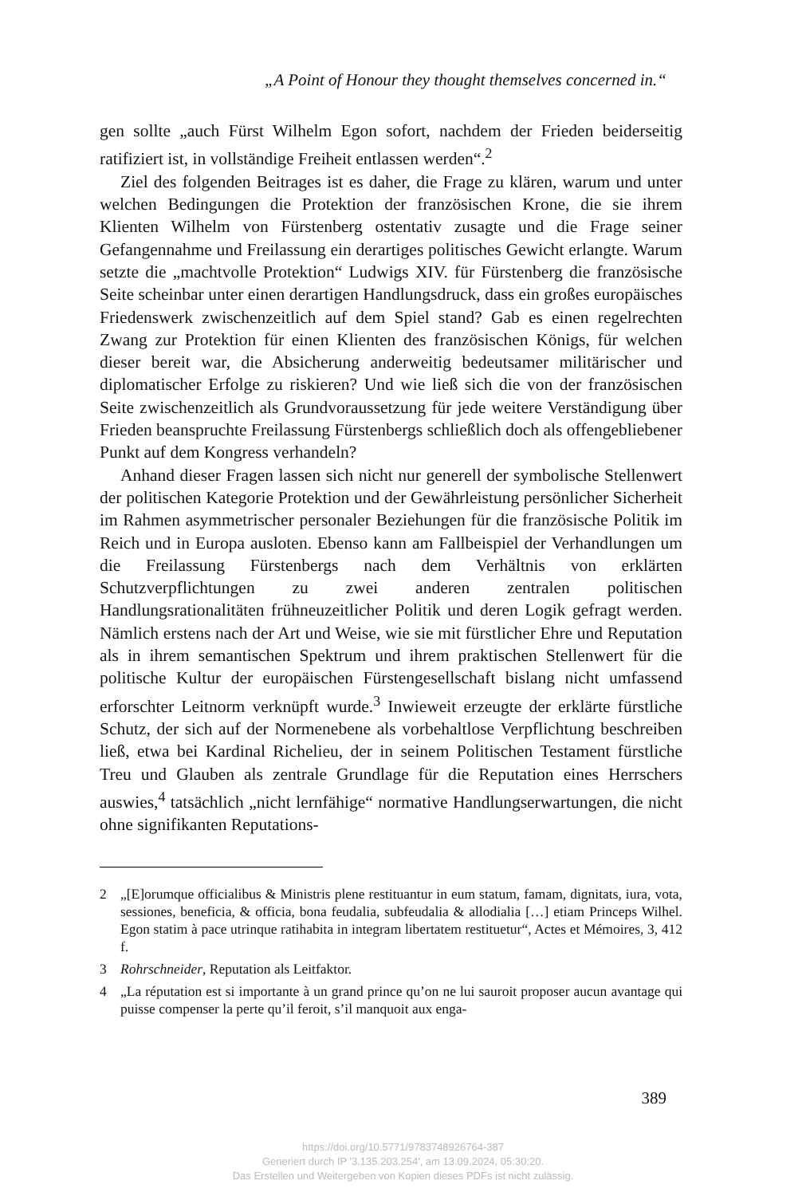„A Point of Honour they thought themselves concerned in.“
gen sollte „auch Fürst Wilhelm Egon sofort, nachdem der Frieden beider­seitig ratifiziert ist, in vollständige Freiheit entlassen werden“.<sup>2</sup>
Ziel des folgenden Beitrages ist es daher, die Frage zu klären, warum und unter welchen Bedingungen die Protektion der französischen Kro­ne, die sie ihrem Klienten Wilhelm von Fürstenberg ostentativ zusagte und die Frage seiner Gefangennahme und Freilassung ein derartiges poli­tisches Gewicht erlangte. Warum setzte die „machtvolle Protektion“ Lud­wigs XIV. für Fürstenberg die französische Seite scheinbar unter einen derartigen Handlungsdruck, dass ein großes europäisches Friedenswerk zwischenzeitlich auf dem Spiel stand? Gab es einen regelrechten Zwang zur Protektion für einen Klienten des französischen Königs, für welchen dieser bereit war, die Absicherung anderweitig bedeutsamer militärischer und diplomatischer Erfolge zu riskieren? Und wie ließ sich die von der französischen Seite zwischenzeitlich als Grundvoraussetzung für jede wei­tere Verständigung über Frieden beanspruchte Freilassung Fürstenbergs schließlich doch als offengebliebener Punkt auf dem Kongress verhandeln?
Anhand dieser Fragen lassen sich nicht nur generell der symbolische Stellenwert der politischen Kategorie Protektion und der Gewährleistung persönlicher Sicherheit im Rahmen asymmetrischer personaler Beziehun­gen für die französische Politik im Reich und in Europa ausloten. Ebenso kann am Fallbeispiel der Verhandlungen um die Freilassung Fürstenbergs nach dem Verhältnis von erklärten Schutzverpflichtungen zu zwei anderen zentralen politischen Handlungsrationalitäten frühneuzeitlicher Politik und deren Logik gefragt werden. Nämlich erstens nach der Art und Weise, wie sie mit fürstlicher Ehre und Reputation als in ihrem semantischen Spektrum und ihrem praktischen Stellenwert für die politische Kultur der europäischen Fürstengesellschaft bislang nicht umfassend erforschter Leitnorm verknüpft wurde.<sup>3</sup> Inwieweit erzeugte der erklärte fürstliche Schutz, der sich auf der Normenebene als vorbehaltlose Verpflichtung beschreiben ließ, etwa bei Kardinal Richelieu, der in seinem Politischen Testament fürstliche Treu und Glauben als zentrale Grundlage für die Reputation eines Herrschers auswies,<sup>4</sup> tatsächlich „nicht lernfähige“ nor­mative Handlungserwartungen, die nicht ohne signifikanten Reputations­-
2 „[E]orumque officialibus & Ministris plene restituantur in eum statum, famam, dignitats, iura, vota, sessiones, beneficia, & officia, bona feudalia, subfeudalia & al­lodialia […] etiam Princeps Wilhel. Egon statim à pace utrinque ratihabita in inte­gram libertatem restituetur“, Actes et Mémoires, 3, 412 f.
3 Rohrschneider, Reputation als Leitfaktor.
4 „La réputation est si importante à un grand prince qu’on ne lui sauroit proposer aucun avantage qui puisse compenser la perte qu’il feroit, s’il manquoit aux enga-
389
https://doi.org/10.5771/9783748926764-387
Generiert durch IP '3.135.203.254', am 13.09.2024, 05:30:20.
Das Erstellen und Weitergeben von Kopien dieses PDFs ist nicht zulässig.